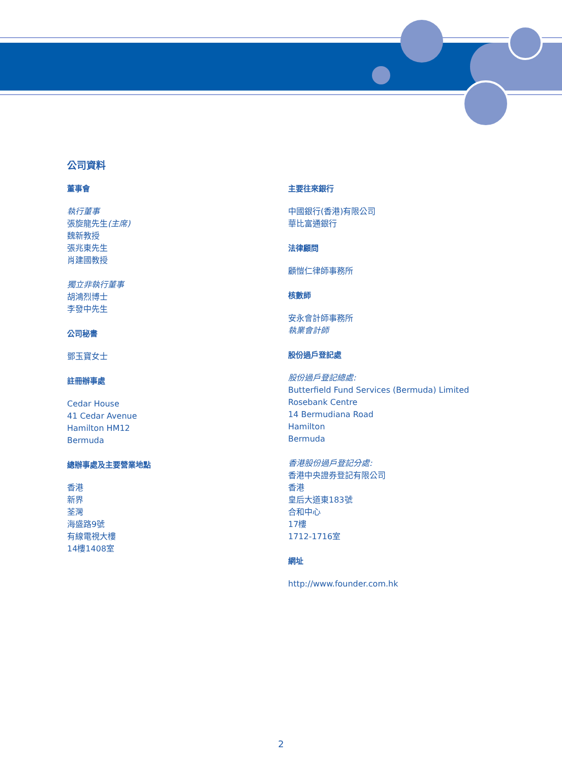公司資料
董事會
執行董事
張旋龍先生(主席)
魏新教授
張兆東先生
肖建國教授
獨立非執行董事
胡鴻烈博士
李發中先生
公司秘書
鄧玉寶女士
註冊辦事處
Cedar House
41 Cedar Avenue
Hamilton HM12
Bermuda
總辦事處及主要營業地點
香港
新界
荃灣
海盛路9號
有線電視大樓
14樓1408室
主要往來銀行
中國銀行(香港)有限公司
華比富通銀行
法律顧問
顧愷仁律師事務所
核數師
安永會計師事務所
執業會計師
股份過戶登記處
股份過戶登記總處:
Butterfield Fund Services (Bermuda) Limited
Rosebank Centre
14 Bermudiana Road
Hamilton
Bermuda
香港股份過戶登記分處:
香港中央證券登記有限公司
香港
皇后大道東183號
合和中心
17樓
1712-1716室
網址
http://www.founder.com.hk
2